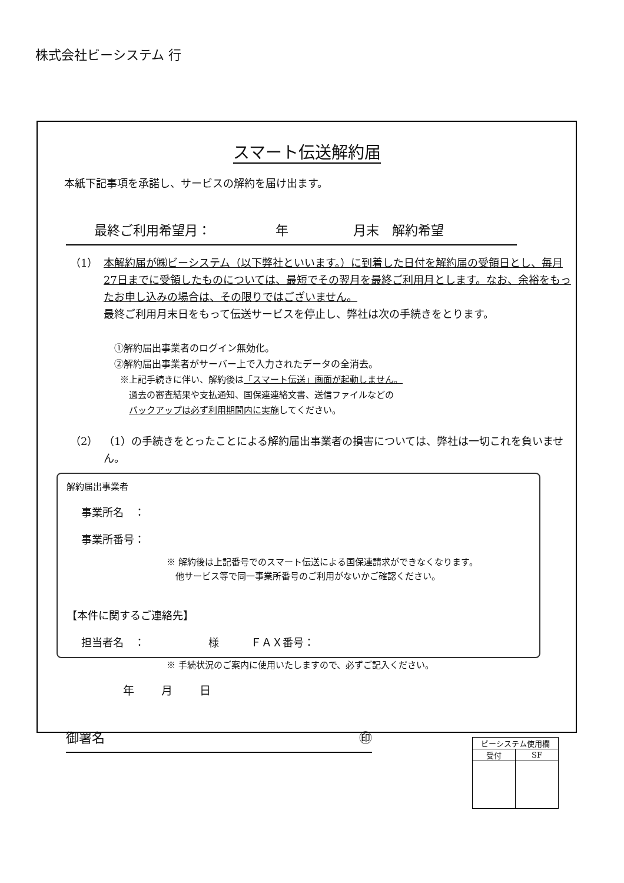株式会社ビーシステム 行
スマート伝送解約届
本紙下記事項を承諾し、サービスの解約を届け出ます。
最終ご利用希望月：　　　　　年　　　　　月末　解約希望
（1） 本解約届が㈱ビーシステム（以下弊社といいます。）に到着した日付を解約届の受領日とし、毎月27日までに受領したものについては、最短でその翌月を最終ご利用月とします。なお、余裕をもったお申し込みの場合は、その限りではございません。
最終ご利用月末日をもって伝送サービスを停止し、弊社は次の手続きをとります。
①解約届出事業者のログイン無効化。
②解約届出事業者がサーバー上で入力されたデータの全消去。
※上記手続きに伴い、解約後は「スマート伝送」画面が起動しません。
　過去の審査結果や支払通知、国保連連絡文書、送信ファイルなどの
　バックアップは必ず利用期間内に実施してください。
（2） （1）の手続きをとったことによる解約届出事業者の損害については、弊社は一切これを負いません。
解約届出事業者
事業所名　：
事業所番号：
※ 解約後は上記番号でのスマート伝送による国保連請求ができなくなります。
　他サービス等で同一事業所番号のご利用がないかご確認ください。
【本件に関するご連絡先】
担当者名　：　　　　　　様　　　ＦＡＸ番号：
※ 手続状況のご案内に使用いたしますので、必ずご記入ください。
年 月 日
御署名 ㊞
| ビーシステム使用欄 | |
| 受付 | SF |